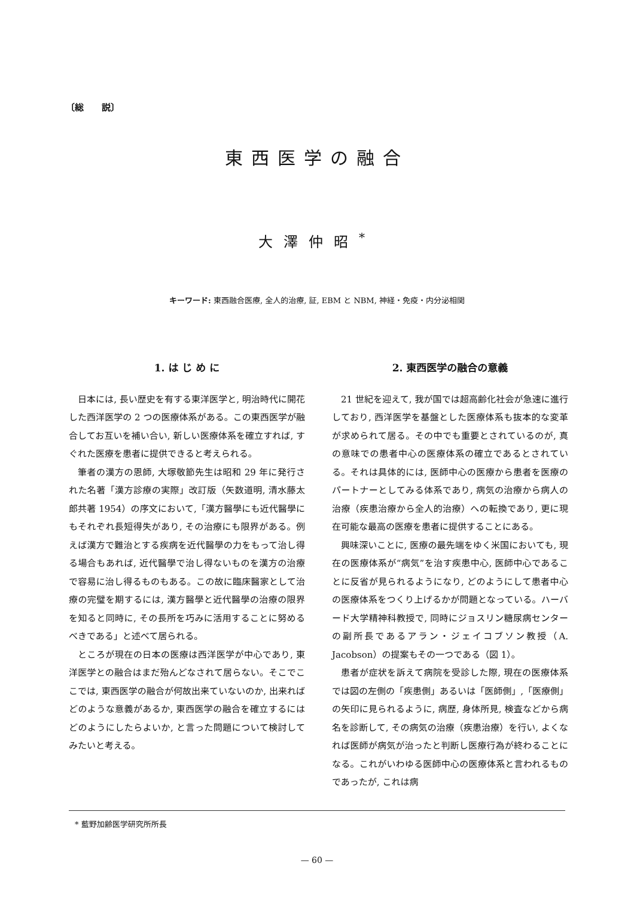〔総　　説〕
東西医学の融合
大澤仲昭<sup>*</sup>
キーワード: 東西融合医療, 全人的治療, 証, EBM と NBM, 神経・免疫・内分泌相関
1. は じ め に
日本には, 長い歴史を有する東洋医学と, 明治時代に開花した西洋医学の 2 つの医療体系がある。この東西医学が融合してお互いを補い合い, 新しい医療体系を確立すれば, すぐれた医療を患者に提供できると考えられる。
筆者の漢方の恩師, 大塚敬節先生は昭和 29 年に発行された名著「漢方診療の実際」改訂版（矢数道明, 清水藤太郎共著 1954）の序文において,「漢方醫學にも近代醫學にもそれぞれ長短得失があり, その治療にも限界がある。例えば漢方で難治とする疾病を近代醫學の力をもって治し得る場合もあれば, 近代醫學で治し得ないものを漢方の治療で容易に治し得るものもある。この故に臨床醫家として治療の完璧を期するには, 漢方醫學と近代醫學の治療の限界を知ると同時に, その長所を巧みに活用することに努めるべきである」と述べて居られる。
ところが現在の日本の医療は西洋医学が中心であり, 東洋医学との融合はまだ殆んどなされて居らない。そこでここでは, 東西医学の融合が何故出来ていないのか, 出来ればどのような意義があるか, 東西医学の融合を確立するにはどのようにしたらよいか, と言った問題について検討してみたいと考える。
2. 東西医学の融合の意義
21 世紀を迎えて, 我が国では超高齢化社会が急速に進行しており, 西洋医学を基盤とした医療体系も抜本的な変革が求められて居る。その中でも重要とされているのが, 真の意味での患者中心の医療体系の確立であるとされている。それは具体的には, 医師中心の医療から患者を医療のパートナーとしてみる体系であり, 病気の治療から病人の治療（疾患治療から全人的治療）への転換であり, 更に現在可能な最高の医療を患者に提供することにある。
興味深いことに, 医療の最先端をゆく米国においても, 現在の医療体系が“病気”を治す疾患中心, 医師中心であることに反省が見られるようになり, どのようにして患者中心の医療体系をつくり上げるかが問題となっている。ハーバード大学精神科教授で, 同時にジョスリン糖尿病センターの副所長であるアラン・ジェイコブソン教授（A. Jacobson）の提案もその一つである（図 1）。
患者が症状を訴えて病院を受診した際, 現在の医療体系では図の左側の「疾患側」あるいは「医師側」,「医療側」の矢印に見られるように, 病歴, 身体所見, 検査などから病名を診断して, その病気の治療（疾患治療）を行い, よくなれば医師が病気が治ったと判断し医療行為が終わることになる。これがいわゆる医師中心の医療体系と言われるものであったが, これは病
* 藍野加齢医学研究所所長
— 60 —